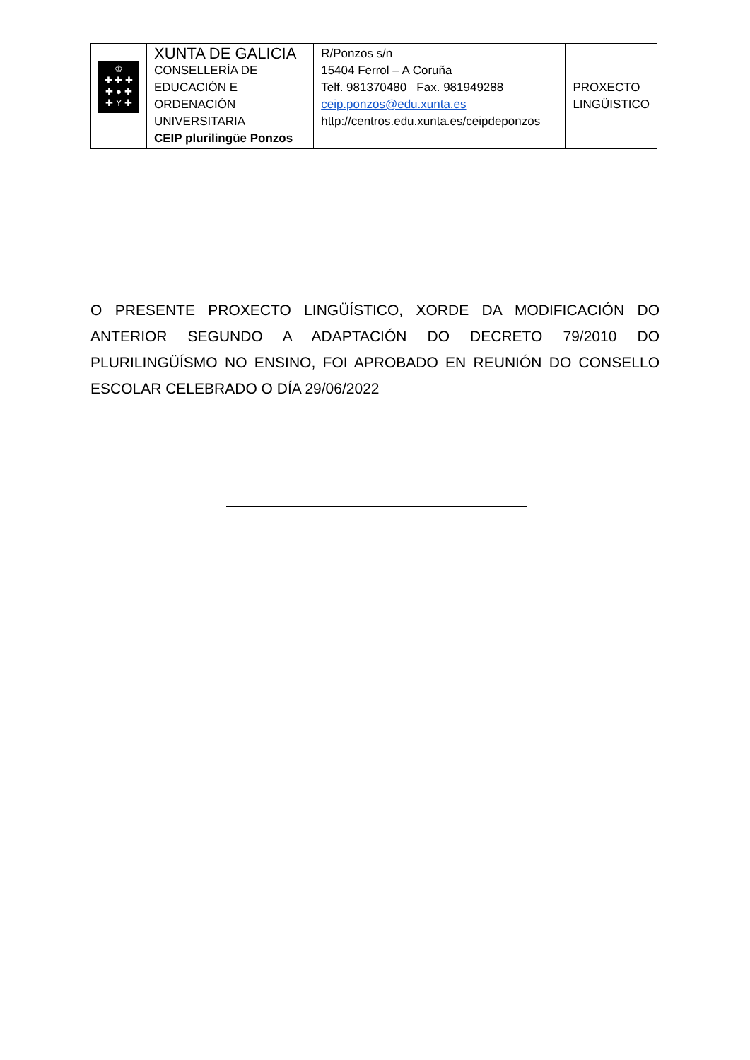| ♔ ✚ ✚ ✚ ✚ ● ✚ ✚ Y ✚ | XUNTA DE GALICIA CONSELLERÍA DE EDUCACIÓN E ORDENACIÓN UNIVERSITARIA CEIP plurilingüe Ponzos | R/Ponzos s/n 15404 Ferrol – A Coruña Telf. 981370480 Fax. 981949288 ceip.ponzos@edu.xunta.es http://centros.edu.xunta.es/ceipdeponzos | PROXECTO LINGÜISTICO |
O PRESENTE PROXECTO LINGÜÍSTICO, XORDE DA MODIFICACIÓN DO ANTERIOR SEGUNDO A ADAPTACIÓN DO DECRETO 79/2010 DO PLURILINGÜÍSMO NO ENSINO, FOI APROBADO EN REUNIÓN DO CONSELLO ESCOLAR CELEBRADO O DÍA 29/06/2022